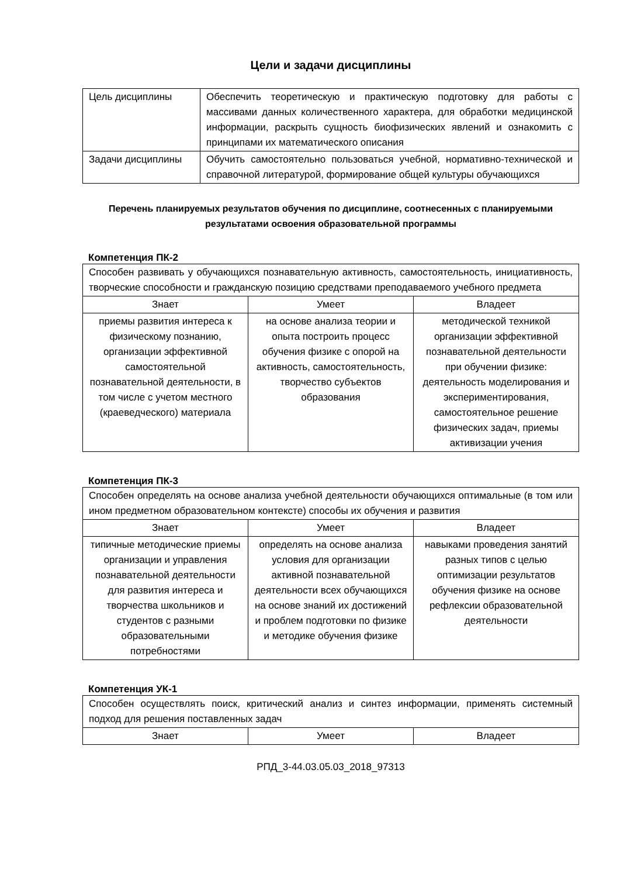Цели и задачи дисциплины
| Цель дисциплины | Обеспечить теоретическую и практическую подготовку для работы с массивами данных количественного характера, для обработки медицинской информации, раскрыть сущность биофизических явлений и ознакомить с принципами их математического описания |
| Задачи дисциплины | Обучить самостоятельно пользоваться учебной, нормативно-технической и справочной литературой, формирование общей культуры обучающихся |
Перечень планируемых результатов обучения по дисциплине, соотнесенных с планируемыми результатами освоения образовательной программы
Компетенция ПК-2
| Способен развивать у обучающихся познавательную активность, самостоятельность, инициативность, творческие способности и гражданскую позицию средствами преподаваемого учебного предмета | | |
| Знает | Умеет | Владеет |
| приемы развития интереса к физическому познанию, организации эффективной самостоятельной познавательной деятельности, в том числе с учетом местного (краеведческого) материала | на основе анализа теории и опыта построить процесс обучения физике с опорой на активность, самостоятельность, творчество субъектов образования | методической техникой организации эффективной познавательной деятельности при обучении физике: деятельность моделирования и экспериментирования, самостоятельное решение физических задач, приемы активизации учения |
Компетенция ПК-3
| Способен определять на основе анализа учебной деятельности обучающихся оптимальные (в том или ином предметном образовательном контексте) способы их обучения и развития | | |
| Знает | Умеет | Владеет |
| типичные методические приемы организации и управления познавательной деятельности для развития интереса и творчества школьников и студентов с разными образовательными потребностями | определять на основе анализа условия для организации активной познавательной деятельности всех обучающихся на основе знаний их достижений и проблем подготовки по физике и методике обучения физике | навыками проведения занятий разных типов с целью оптимизации результатов обучения физике на основе рефлексии образовательной деятельности |
Компетенция УК-1
| Способен осуществлять поиск, критический анализ и синтез информации, применять системный подход для решения поставленных задач | | |
| Знает | Умеет | Владеет |
РПД_3-44.03.05.03_2018_97313